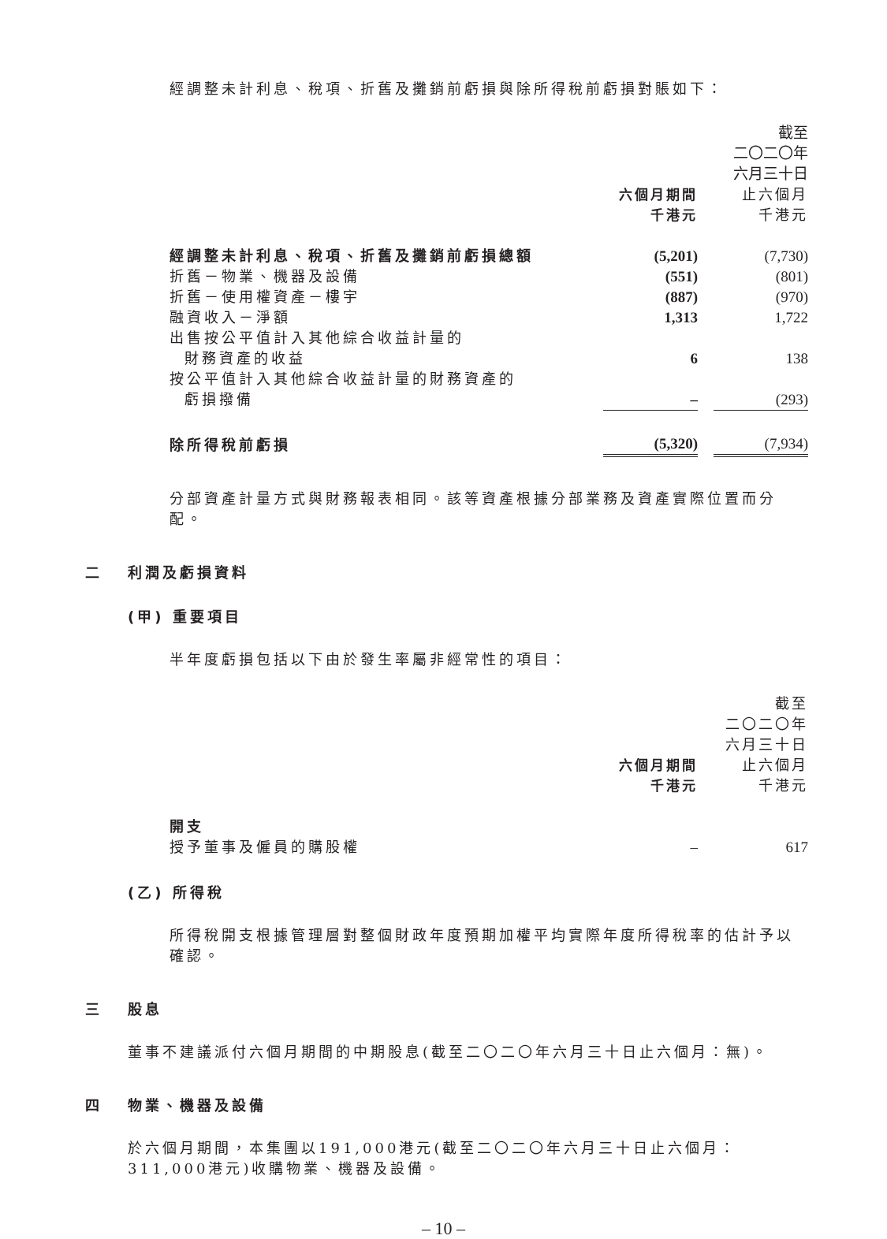經調整未計利息、稅項、折舊及攤銷前虧損與除所得稅前虧損對賬如下：
| | | | 截至 二〇二〇年 六月三十日 |
| | 六個月期間 千港元 | | 止六個月 千港元 |
| 經調整未計利息、稅項、折舊及攤銷前虧損總額 | (5,201) | | (7,730) |
| 折舊－物業、機器及設備 | (551) | | (801) |
| 折舊－使用權資產－樓宇 | (887) | | (970) |
| 融資收入－淨額 | 1,313 | | 1,722 |
| 出售按公平值計入其他綜合收益計量的 財務資產的收益 | 6 | | 138 |
| 按公平值計入其他綜合收益計量的財務資產的 虧損撥備 | – | | (293) |
| 除所得稅前虧損 | (5,320) | | (7,934) |
分部資產計量方式與財務報表相同。該等資產根據分部業務及資產實際位置而分配。
二 利潤及虧損資料
(甲) 重要項目
半年度虧損包括以下由於發生率屬非經常性的項目：
| | | | 截至 二〇二〇年 六月三十日 |
| | 六個月期間 千港元 | | 止六個月 千港元 |
| 開支 | | | |
| 授予董事及僱員的購股權 | – | | 617 |
(乙) 所得稅
所得稅開支根據管理層對整個財政年度預期加權平均實際年度所得稅率的估計予以確認。
三 股息
董事不建議派付六個月期間的中期股息(截至二〇二〇年六月三十日止六個月：無)。
四 物業、機器及設備
於六個月期間，本集團以191,000港元(截至二〇二〇年六月三十日止六個月：311,000港元)收購物業、機器及設備。
– 10 –